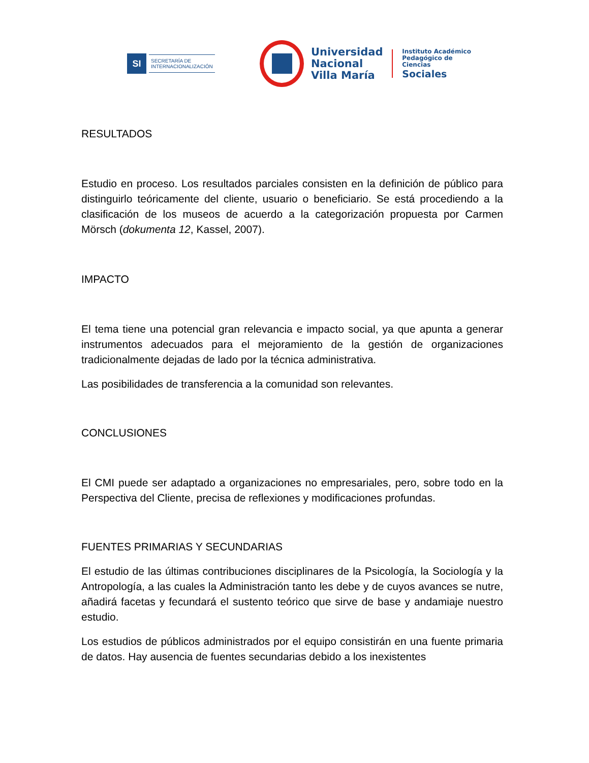SI
SECRETARÍA DE
INTERNACIONALIZACIÓN
Universidad
Nacional
Villa María
Instituto Académico
Pedagógico de Ciencias
Sociales
RESULTADOS
Estudio en proceso. Los resultados parciales consisten en la definición de público para distinguirlo teóricamente del cliente, usuario o beneficiario. Se está procediendo a la clasificación de los museos de acuerdo a la categorización propuesta por Carmen Mörsch (dokumenta 12, Kassel, 2007).
IMPACTO
El tema tiene una potencial gran relevancia e impacto social, ya que apunta a generar instrumentos adecuados para el mejoramiento de la gestión de organizaciones tradicionalmente dejadas de lado por la técnica administrativa.
Las posibilidades de transferencia a la comunidad son relevantes.
CONCLUSIONES
El CMI puede ser adaptado a organizaciones no empresariales, pero, sobre todo en la Perspectiva del Cliente, precisa de reflexiones y modificaciones profundas.
FUENTES PRIMARIAS Y SECUNDARIAS
El estudio de las últimas contribuciones disciplinares de la Psicología, la Sociología y la Antropología, a las cuales la Administración tanto les debe y de cuyos avances se nutre, añadirá facetas y fecundará el sustento teórico que sirve de base y andamiaje nuestro estudio.
Los estudios de públicos administrados por el equipo consistirán en una fuente primaria de datos. Hay ausencia de fuentes secundarias debido a los inexistentes